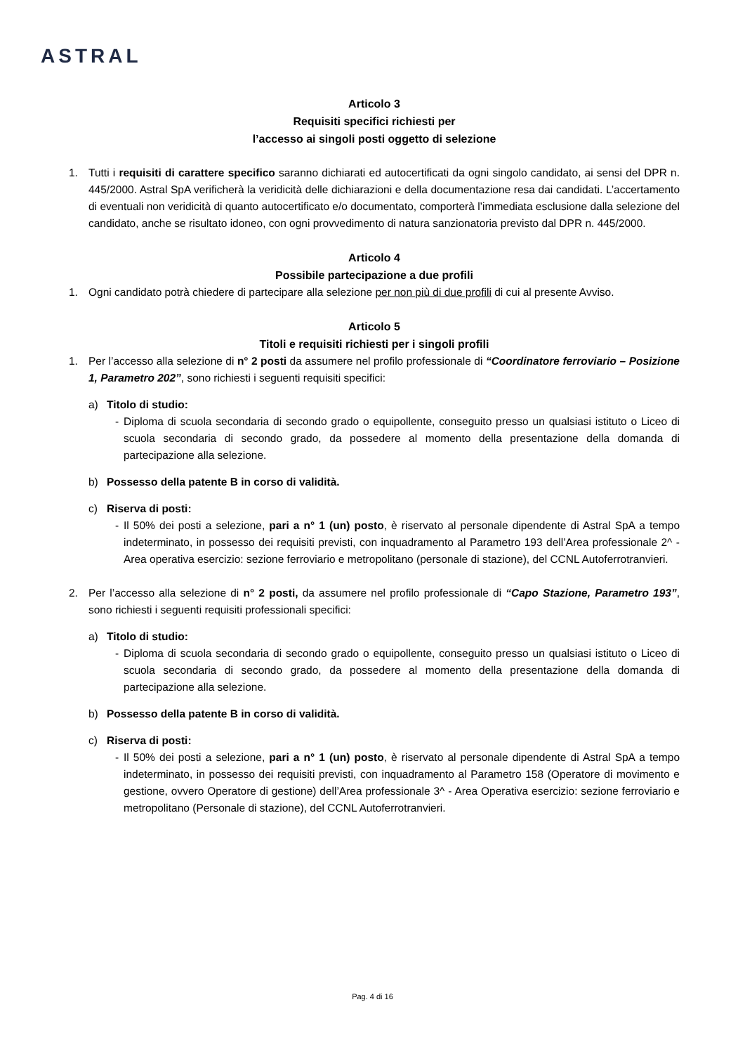ASTRAL
Articolo 3
Requisiti specifici richiesti per
l’accesso ai singoli posti oggetto di selezione
1. Tutti i requisiti di carattere specifico saranno dichiarati ed autocertificati da ogni singolo candidato, ai sensi del DPR n. 445/2000. Astral SpA verificherà la veridicità delle dichiarazioni e della documentazione resa dai candidati. L’accertamento di eventuali non veridicità di quanto autocertificato e/o documentato, comporterà l’immediata esclusione dalla selezione del candidato, anche se risultato idoneo, con ogni provvedimento di natura sanzionatoria previsto dal DPR n. 445/2000.
Articolo 4
Possibile partecipazione a due profili
1. Ogni candidato potrà chiedere di partecipare alla selezione per non più di due profili di cui al presente Avviso.
Articolo 5
Titoli e requisiti richiesti per i singoli profili
1. Per l’accesso alla selezione di n° 2 posti da assumere nel profilo professionale di “Coordinatore ferroviario – Posizione 1, Parametro 202”, sono richiesti i seguenti requisiti specifici:
a) Titolo di studio:
- Diploma di scuola secondaria di secondo grado o equipollente, conseguito presso un qualsiasi istituto o Liceo di scuola secondaria di secondo grado, da possedere al momento della presentazione della domanda di partecipazione alla selezione.
b) Possesso della patente B in corso di validità.
c) Riserva di posti:
- Il 50% dei posti a selezione, pari a n° 1 (un) posto, è riservato al personale dipendente di Astral SpA a tempo indeterminato, in possesso dei requisiti previsti, con inquadramento al Parametro 193 dell’Area professionale 2^ - Area operativa esercizio: sezione ferroviario e metropolitano (personale di stazione), del CCNL Autoferrotranvieri.
2. Per l’accesso alla selezione di n° 2 posti, da assumere nel profilo professionale di “Capo Stazione, Parametro 193”, sono richiesti i seguenti requisiti professionali specifici:
a) Titolo di studio:
- Diploma di scuola secondaria di secondo grado o equipollente, conseguito presso un qualsiasi istituto o Liceo di scuola secondaria di secondo grado, da possedere al momento della presentazione della domanda di partecipazione alla selezione.
b) Possesso della patente B in corso di validità.
c) Riserva di posti:
- Il 50% dei posti a selezione, pari a n° 1 (un) posto, è riservato al personale dipendente di Astral SpA a tempo indeterminato, in possesso dei requisiti previsti, con inquadramento al Parametro 158 (Operatore di movimento e gestione, ovvero Operatore di gestione) dell’Area professionale 3^ - Area Operativa esercizio: sezione ferroviario e metropolitano (Personale di stazione), del CCNL Autoferrotranvieri.
Pag. 4 di 16